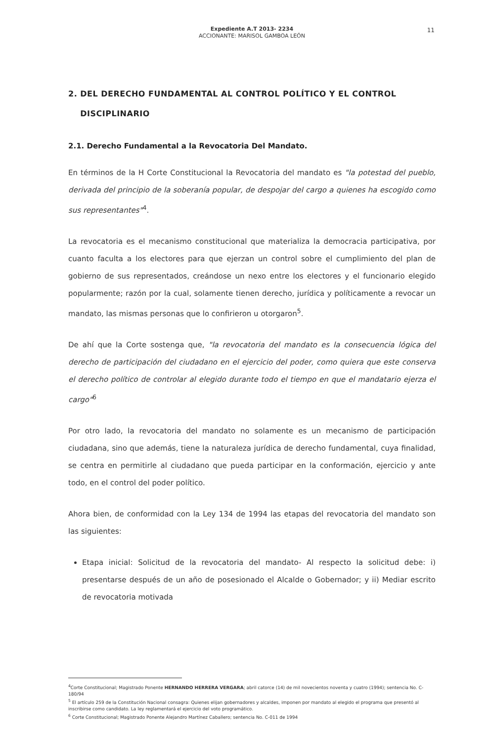Expediente A.T 2013- 2234
ACCIONANTE: MARISOL GAMBOA LEÓN
11
2. DEL DERECHO FUNDAMENTAL AL CONTROL POLÍTICO Y EL CONTROL
DISCIPLINARIO
2.1. Derecho Fundamental a la Revocatoria Del Mandato.
En términos de la H Corte Constitucional la Revocatoria del mandato es "la potestad del pueblo, derivada del principio de la soberanía popular, de despojar del cargo a quienes ha escogido como sus representantes"<sup>4</sup>.
La revocatoria es el mecanismo constitucional que materializa la democracia participativa, por cuanto faculta a los electores para que ejerzan un control sobre el cumplimiento del plan de gobierno de sus representados, creándose un nexo entre los electores y el funcionario elegido popularmente; razón por la cual, solamente tienen derecho, jurídica y políticamente a revocar un mandato, las mismas personas que lo confirieron u otorgaron<sup>5</sup>.
De ahí que la Corte sostenga que, "la revocatoria del mandato es la consecuencia lógica del derecho de participación del ciudadano en el ejercicio del poder, como quiera que este conserva el derecho político de controlar al elegido durante todo el tiempo en que el mandatario ejerza el cargo"<sup>6</sup>
Por otro lado, la revocatoria del mandato no solamente es un mecanismo de participación ciudadana, sino que además, tiene la naturaleza jurídica de derecho fundamental, cuya finalidad, se centra en permitirle al ciudadano que pueda participar en la conformación, ejercicio y ante todo, en el control del poder político.
Ahora bien, de conformidad con la Ley 134 de 1994 las etapas del revocatoria del mandato son las siguientes:
Etapa inicial: Solicitud de la revocatoria del mandato- Al respecto la solicitud debe: i) presentarse después de un año de posesionado el Alcalde o Gobernador; y ii) Mediar escrito de revocatoria motivada
<sup>4</sup> Corte Constitucional; Magistrado Ponente HERNANDO HERRERA VERGARA; abril catorce (14) de mil novecientos noventa y cuatro (1994); sentencia No. C-180/94
<sup>5</sup> El artículo 259 de la Constitución Nacional consagra: Quienes elijan gobernadores y alcaldes, imponen por mandato al elegido el programa que presentó al inscribirse como candidato. La ley reglamentará el ejercicio del voto programático.
<sup>6</sup> Corte Constitucional; Magistrado Ponente Alejandro Martínez Caballero; sentencia No. C-011 de 1994